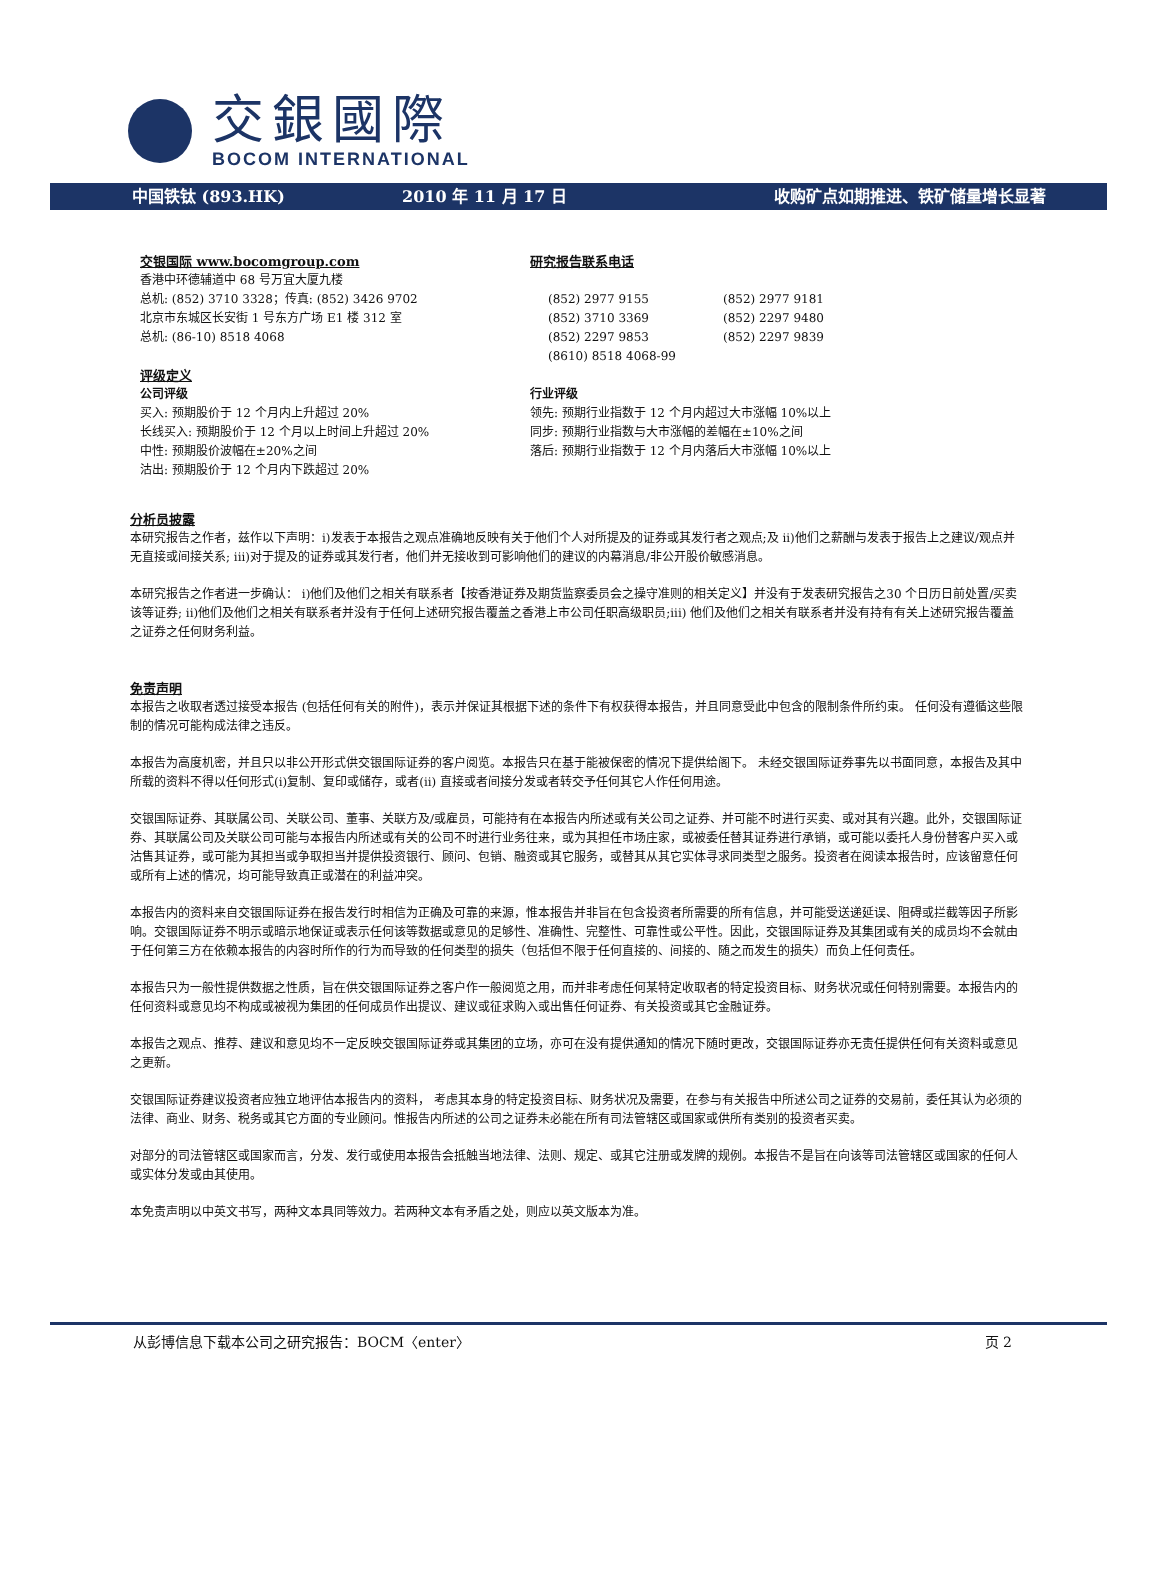交銀國際
BOCOM INTERNATIONAL
中国铁钛 (893.HK) 2010 年 11 月 17 日 收购矿点如期推进、铁矿储量增长显著
交银国际 www.bocomgroup.com
香港中环德辅道中 68 号万宜大厦九楼
总机: (852) 3710 3328；传真: (852) 3426 9702
北京市东城区长安街 1 号东方广场 E1 楼 312 室
总机: (86-10) 8518 4068
评级定义
公司评级
买入: 预期股价于 12 个月内上升超过 20%
长线买入: 预期股价于 12 个月以上时间上升超过 20%
中性: 预期股价波幅在±20%之间
沽出: 预期股价于 12 个月内下跌超过 20%
研究报告联系电话
(852) 2977 9155
(852) 3710 3369
(852) 2297 9853
(8610) 8518 4068-99
(852) 2977 9181
(852) 2297 9480
(852) 2297 9839
行业评级
领先: 预期行业指数于 12 个月内超过大市涨幅 10%以上
同步: 预期行业指数与大市涨幅的差幅在±10%之间
落后: 预期行业指数于 12 个月内落后大市涨幅 10%以上
分析员披露
本研究报告之作者，兹作以下声明：i)发表于本报告之观点准确地反映有关于他们个人对所提及的证券或其发行者之观点;及 ii)他们之薪酬与发表于报告上之建议/观点并无直接或间接关系; iii)对于提及的证券或其发行者，他们并无接收到可影响他们的建议的内幕消息/非公开股价敏感消息。
本研究报告之作者进一步确认： i)他们及他们之相关有联系者【按香港证券及期货监察委员会之操守准则的相关定义】并没有于发表研究报告之30 个日历日前处置/买卖该等证券; ii)他们及他们之相关有联系者并没有于任何上述研究报告覆盖之香港上市公司任职高级职员;iii) 他们及他们之相关有联系者并没有持有有关上述研究报告覆盖之证券之任何财务利益。
免责声明
本报告之收取者透过接受本报告 (包括任何有关的附件)，表示并保证其根据下述的条件下有权获得本报告，并且同意受此中包含的限制条件所约束。 任何没有遵循这些限制的情况可能构成法律之违反。
本报告为高度机密，并且只以非公开形式供交银国际证券的客户阅览。本报告只在基于能被保密的情况下提供给阁下。 未经交银国际证券事先以书面同意，本报告及其中所载的资料不得以任何形式(i)复制、复印或储存，或者(ii) 直接或者间接分发或者转交予任何其它人作任何用途。
交银国际证券、其联属公司、关联公司、董事、关联方及/或雇员，可能持有在本报告内所述或有关公司之证券、并可能不时进行买卖、或对其有兴趣。此外，交银国际证券、其联属公司及关联公司可能与本报告内所述或有关的公司不时进行业务往来，或为其担任市场庄家，或被委任替其证券进行承销，或可能以委托人身份替客户买入或沽售其证券，或可能为其担当或争取担当并提供投资银行、顾问、包销、融资或其它服务，或替其从其它实体寻求同类型之服务。投资者在阅读本报告时，应该留意任何或所有上述的情况，均可能导致真正或潜在的利益冲突。
本报告内的资料来自交银国际证券在报告发行时相信为正确及可靠的来源，惟本报告并非旨在包含投资者所需要的所有信息，并可能受送递延误、阻碍或拦截等因子所影响。交银国际证券不明示或暗示地保证或表示任何该等数据或意见的足够性、准确性、完整性、可靠性或公平性。因此，交银国际证券及其集团或有关的成员均不会就由于任何第三方在依赖本报告的内容时所作的行为而导致的任何类型的损失（包括但不限于任何直接的、间接的、随之而发生的损失）而负上任何责任。
本报告只为一般性提供数据之性质，旨在供交银国际证券之客户作一般阅览之用，而并非考虑任何某特定收取者的特定投资目标、财务状况或任何特别需要。本报告内的任何资料或意见均不构成或被视为集团的任何成员作出提议、建议或征求购入或出售任何证券、有关投资或其它金融证券。
本报告之观点、推荐、建议和意见均不一定反映交银国际证券或其集团的立场，亦可在没有提供通知的情况下随时更改，交银国际证券亦无责任提供任何有关资料或意见之更新。
交银国际证券建议投资者应独立地评估本报告内的资料， 考虑其本身的特定投资目标、财务状况及需要，在参与有关报告中所述公司之证券的交易前，委任其认为必须的法律、商业、财务、税务或其它方面的专业顾问。惟报告内所述的公司之证券未必能在所有司法管辖区或国家或供所有类别的投资者买卖。
对部分的司法管辖区或国家而言，分发、发行或使用本报告会抵触当地法律、法则、规定、或其它注册或发牌的规例。本报告不是旨在向该等司法管辖区或国家的任何人或实体分发或由其使用。
本免责声明以中英文书写，两种文本具同等效力。若两种文本有矛盾之处，则应以英文版本为准。
从彭博信息下载本公司之研究报告：BOCM〈enter〉 页 2